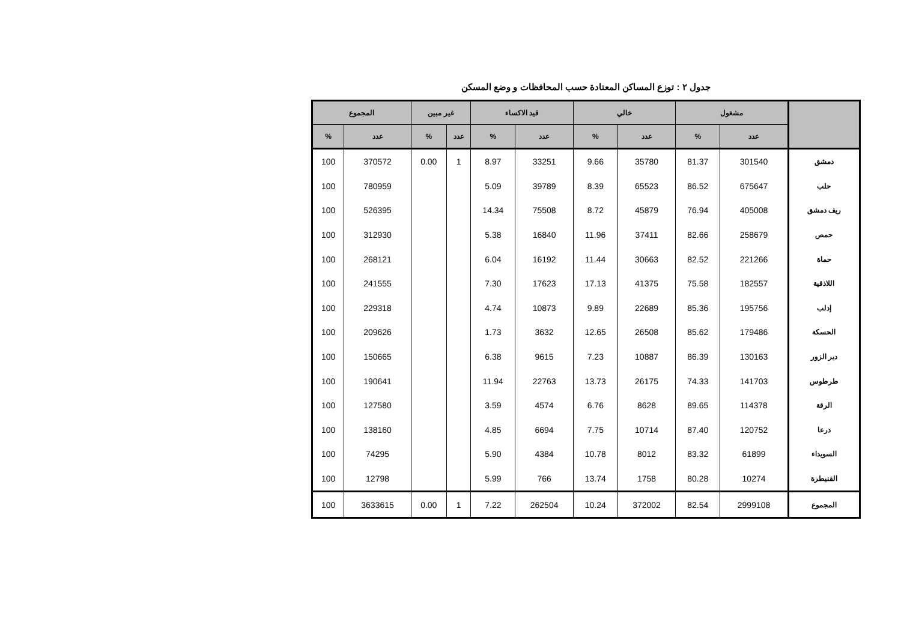جدول ٢ : توزع المساكن المعتادة حسب المحافظات و وضع المسكن
| | مشغول | | خالي | | قيد الاكساء | | غير مبين | | المجموع | |
| --- | --- | --- | --- | --- | --- | --- | --- | --- | --- | --- |
| | عدد | % | عدد | % | عدد | % | عدد | % | عدد | % |
| دمشق | 301540 | 81.37 | 35780 | 9.66 | 33251 | 8.97 | 1 | 0.00 | 370572 | 100 |
| حلب | 675647 | 86.52 | 65523 | 8.39 | 39789 | 5.09 | | | 780959 | 100 |
| ريف دمشق | 405008 | 76.94 | 45879 | 8.72 | 75508 | 14.34 | | | 526395 | 100 |
| حمص | 258679 | 82.66 | 37411 | 11.96 | 16840 | 5.38 | | | 312930 | 100 |
| حماة | 221266 | 82.52 | 30663 | 11.44 | 16192 | 6.04 | | | 268121 | 100 |
| اللاذقية | 182557 | 75.58 | 41375 | 17.13 | 17623 | 7.30 | | | 241555 | 100 |
| إدلب | 195756 | 85.36 | 22689 | 9.89 | 10873 | 4.74 | | | 229318 | 100 |
| الحسكة | 179486 | 85.62 | 26508 | 12.65 | 3632 | 1.73 | | | 209626 | 100 |
| دير الزور | 130163 | 86.39 | 10887 | 7.23 | 9615 | 6.38 | | | 150665 | 100 |
| طرطوس | 141703 | 74.33 | 26175 | 13.73 | 22763 | 11.94 | | | 190641 | 100 |
| الرقة | 114378 | 89.65 | 8628 | 6.76 | 4574 | 3.59 | | | 127580 | 100 |
| درعا | 120752 | 87.40 | 10714 | 7.75 | 6694 | 4.85 | | | 138160 | 100 |
| السويداء | 61899 | 83.32 | 8012 | 10.78 | 4384 | 5.90 | | | 74295 | 100 |
| القنيطرة | 10274 | 80.28 | 1758 | 13.74 | 766 | 5.99 | | | 12798 | 100 |
| المجموع | 2999108 | 82.54 | 372002 | 10.24 | 262504 | 7.22 | 1 | 0.00 | 3633615 | 100 |